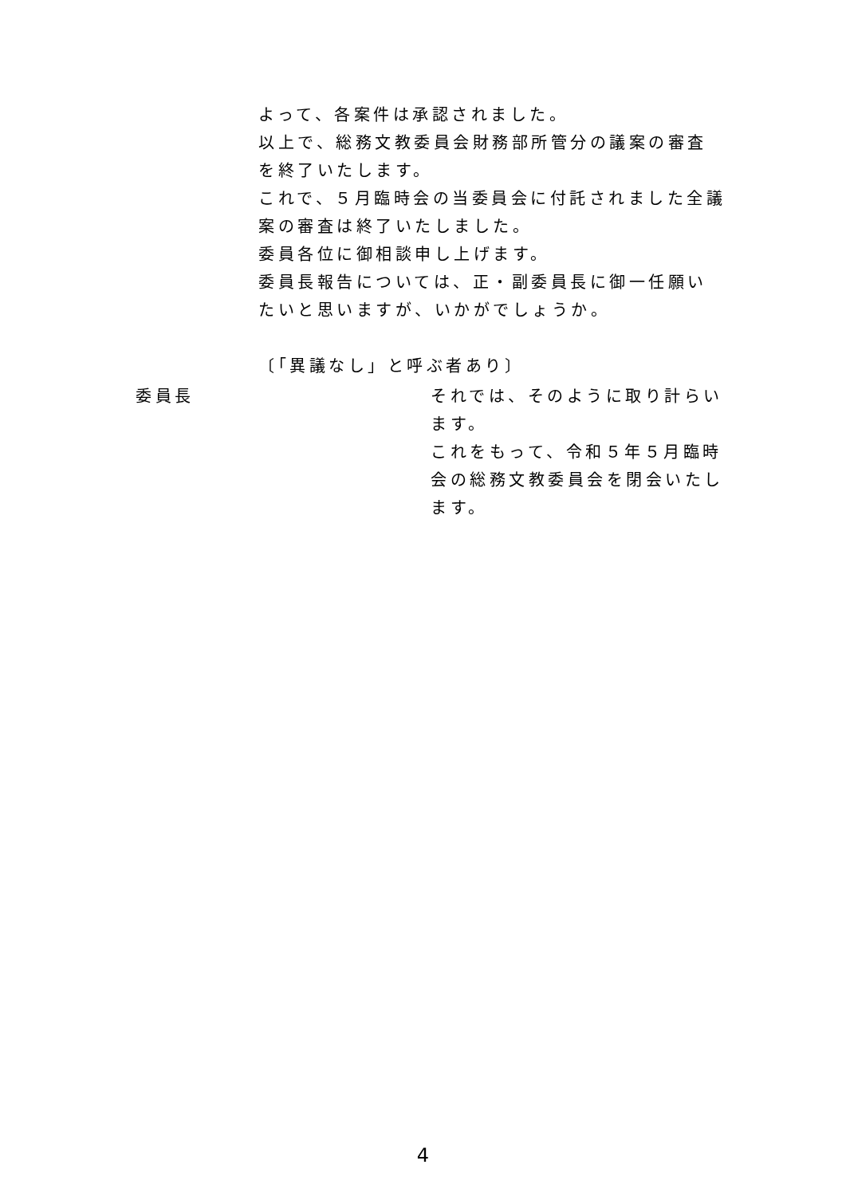よって、各案件は承認されました。
以上で、総務文教委員会財務部所管分の議案の審査を終了いたします。
これで、５月臨時会の当委員会に付託されました全議案の審査は終了いたしました。
委員各位に御相談申し上げます。
委員長報告については、正・副委員長に御一任願いたいと思いますが、いかがでしょうか。
〔「異議なし」と呼ぶ者あり〕
委員長 それでは、そのように取り計らいます。
これをもって、令和５年５月臨時会の総務文教委員会を閉会いたします。
4